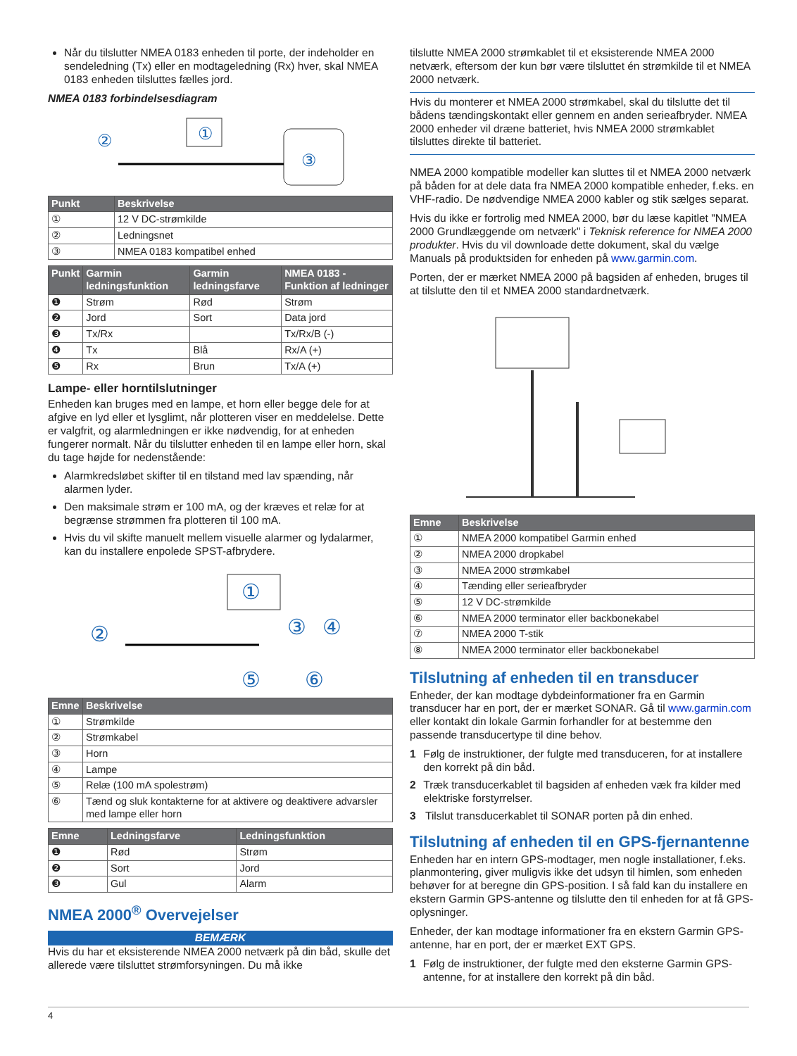Når du tilslutter NMEA 0183 enheden til porte, der indeholder en sendeledning (Tx) eller en modtageledning (Rx) hver, skal NMEA 0183 enheden tilsluttes fælles jord.
NMEA 0183 forbindelsesdiagram
①
③
②
| Punkt | Beskrivelse |
| --- | --- |
| ① | 12 V DC-strømkilde |
| ② | Ledningsnet |
| ③ | NMEA 0183 kompatibel enhed |
| Punkt | Garmin ledningsfunktion | Garmin ledningsfarve | NMEA 0183 - Funktion af ledninger |
| --- | --- | --- | --- |
| ❶ | Strøm | Rød | Strøm |
| ❷ | Jord | Sort | Data jord |
| ❸ | Tx/Rx | | Tx/Rx/B (-) |
| ❹ | Tx | Blå | Rx/A (+) |
| ❺ | Rx | Brun | Tx/A (+) |
Lampe- eller horntilslutninger
Enheden kan bruges med en lampe, et horn eller begge dele for at afgive en lyd eller et lysglimt, når plotteren viser en meddelelse. Dette er valgfrit, og alarmledningen er ikke nødvendig, for at enheden fungerer normalt. Når du tilslutter enheden til en lampe eller horn, skal du tage højde for nedenstående:
Alarmkredsløbet skifter til en tilstand med lav spænding, når alarmen lyder.
Den maksimale strøm er 100 mA, og der kræves et relæ for at begrænse strømmen fra plotteren til 100 mA.
Hvis du vil skifte manuelt mellem visuelle alarmer og lydalarmer, kan du installere enpolede SPST-afbrydere.
①
②
③
④
⑤
⑥
| Emne | Beskrivelse |
| --- | --- |
| ① | Strømkilde |
| ② | Strømkabel |
| ③ | Horn |
| ④ | Lampe |
| ⑤ | Relæ (100 mA spolestrøm) |
| ⑥ | Tænd og sluk kontakterne for at aktivere og deaktivere advarsler med lampe eller horn |
| Emne | Ledningsfarve | Ledningsfunktion |
| --- | --- | --- |
| ❶ | Rød | Strøm |
| ❷ | Sort | Jord |
| ❸ | Gul | Alarm |
NMEA 2000<sup>®</sup> Overvejelser
BEMÆRK
Hvis du har et eksisterende NMEA 2000 netværk på din båd, skulle det allerede være tilsluttet strømforsyningen. Du må ikke
tilslutte NMEA 2000 strømkablet til et eksisterende NMEA 2000 netværk, eftersom der kun bør være tilsluttet én strømkilde til et NMEA 2000 netværk.
Hvis du monterer et NMEA 2000 strømkabel, skal du tilslutte det til bådens tændingskontakt eller gennem en anden serieafbryder. NMEA 2000 enheder vil dræne batteriet, hvis NMEA 2000 strømkablet tilsluttes direkte til batteriet.
NMEA 2000 kompatible modeller kan sluttes til et NMEA 2000 netværk på båden for at dele data fra NMEA 2000 kompatible enheder, f.eks. en VHF-radio. De nødvendige NMEA 2000 kabler og stik sælges separat.
Hvis du ikke er fortrolig med NMEA 2000, bør du læse kapitlet "NMEA 2000 Grundlæggende om netværk" i Teknisk reference for NMEA 2000 produkter. Hvis du vil downloade dette dokument, skal du vælge Manuals på produktsiden for enheden på www.garmin.com.
Porten, der er mærket NMEA 2000 på bagsiden af enheden, bruges til at tilslutte den til et NMEA 2000 standardnetværk.
| Emne | Beskrivelse |
| --- | --- |
| ① | NMEA 2000 kompatibel Garmin enhed |
| ② | NMEA 2000 dropkabel |
| ③ | NMEA 2000 strømkabel |
| ④ | Tænding eller serieafbryder |
| ⑤ | 12 V DC-strømkilde |
| ⑥ | NMEA 2000 terminator eller backbonekabel |
| ⑦ | NMEA 2000 T-stik |
| ⑧ | NMEA 2000 terminator eller backbonekabel |
Tilslutning af enheden til en transducer
Enheder, der kan modtage dybdeinformationer fra en Garmin transducer har en port, der er mærket SONAR. Gå til www.garmin.com eller kontakt din lokale Garmin forhandler for at bestemme den passende transducertype til dine behov.
1 Følg de instruktioner, der fulgte med transduceren, for at installere den korrekt på din båd.
2 Træk transducerkablet til bagsiden af enheden væk fra kilder med elektriske forstyrrelser.
3 Tilslut transducerkablet til SONAR porten på din enhed.
Tilslutning af enheden til en GPS-fjernantenne
Enheden har en intern GPS-modtager, men nogle installationer, f.eks. planmontering, giver muligvis ikke det udsyn til himlen, som enheden behøver for at beregne din GPS-position. I så fald kan du installere en ekstern Garmin GPS-antenne og tilslutte den til enheden for at få GPS-oplysninger.
Enheder, der kan modtage informationer fra en ekstern Garmin GPS-antenne, har en port, der er mærket EXT GPS.
1 Følg de instruktioner, der fulgte med den eksterne Garmin GPS-antenne, for at installere den korrekt på din båd.
4